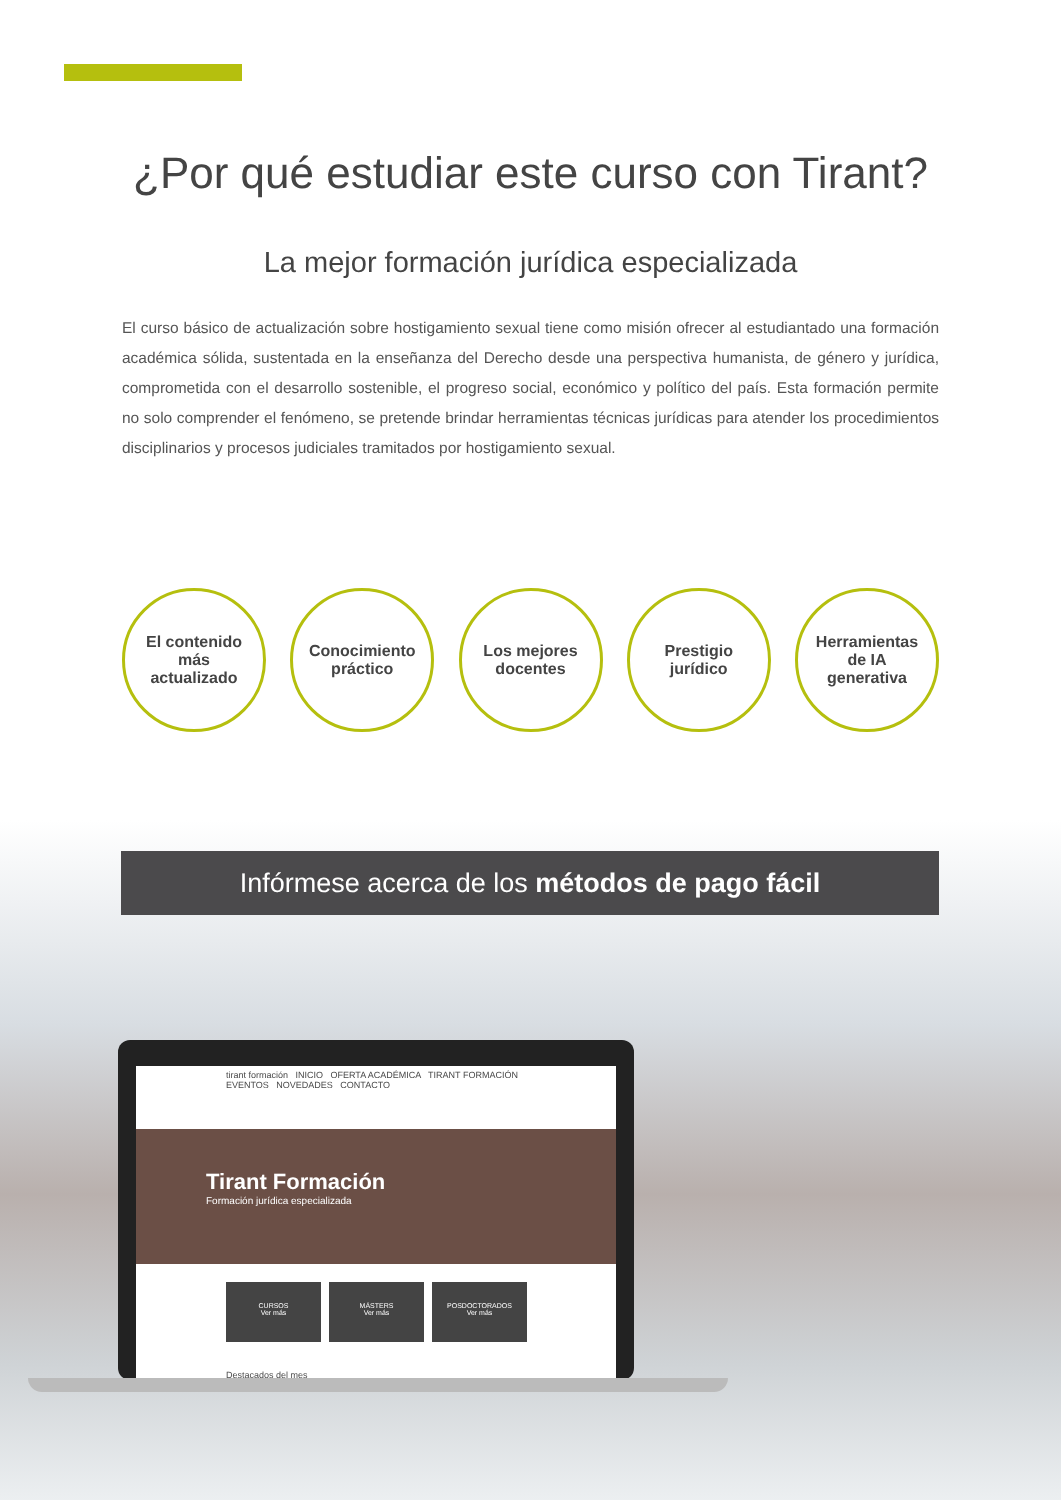¿Por qué estudiar este curso con Tirant?
La mejor formación jurídica especializada
El curso básico de actualización sobre hostigamiento sexual tiene como misión ofrecer al estudiantado una formación académica sólida, sustentada en la enseñanza del Derecho desde una perspectiva humanista, de género y jurídica, comprometida con el desarrollo sostenible, el progreso social, económico y político del país. Esta formación permite no solo comprender el fenómeno, se pretende brindar herramientas técnicas jurídicas para atender los procedimientos disciplinarios y procesos judiciales tramitados por hostigamiento sexual.
El contenido
más
actualizado
Conocimiento
práctico
Los mejores
docentes
Prestigio
jurídico
Herramientas
de IA
generativa
Infórmese acerca de los métodos de pago fácil
tirant formación INICIO OFERTA ACADÉMICA TIRANT FORMACIÓN EVENTOS NOVEDADES CONTACTO
Tirant Formación
Formación jurídica especializada
CURSOS
Ver más
MÁSTERS
Ver más
POSDOCTORADOS
Ver más
Destacados del mes